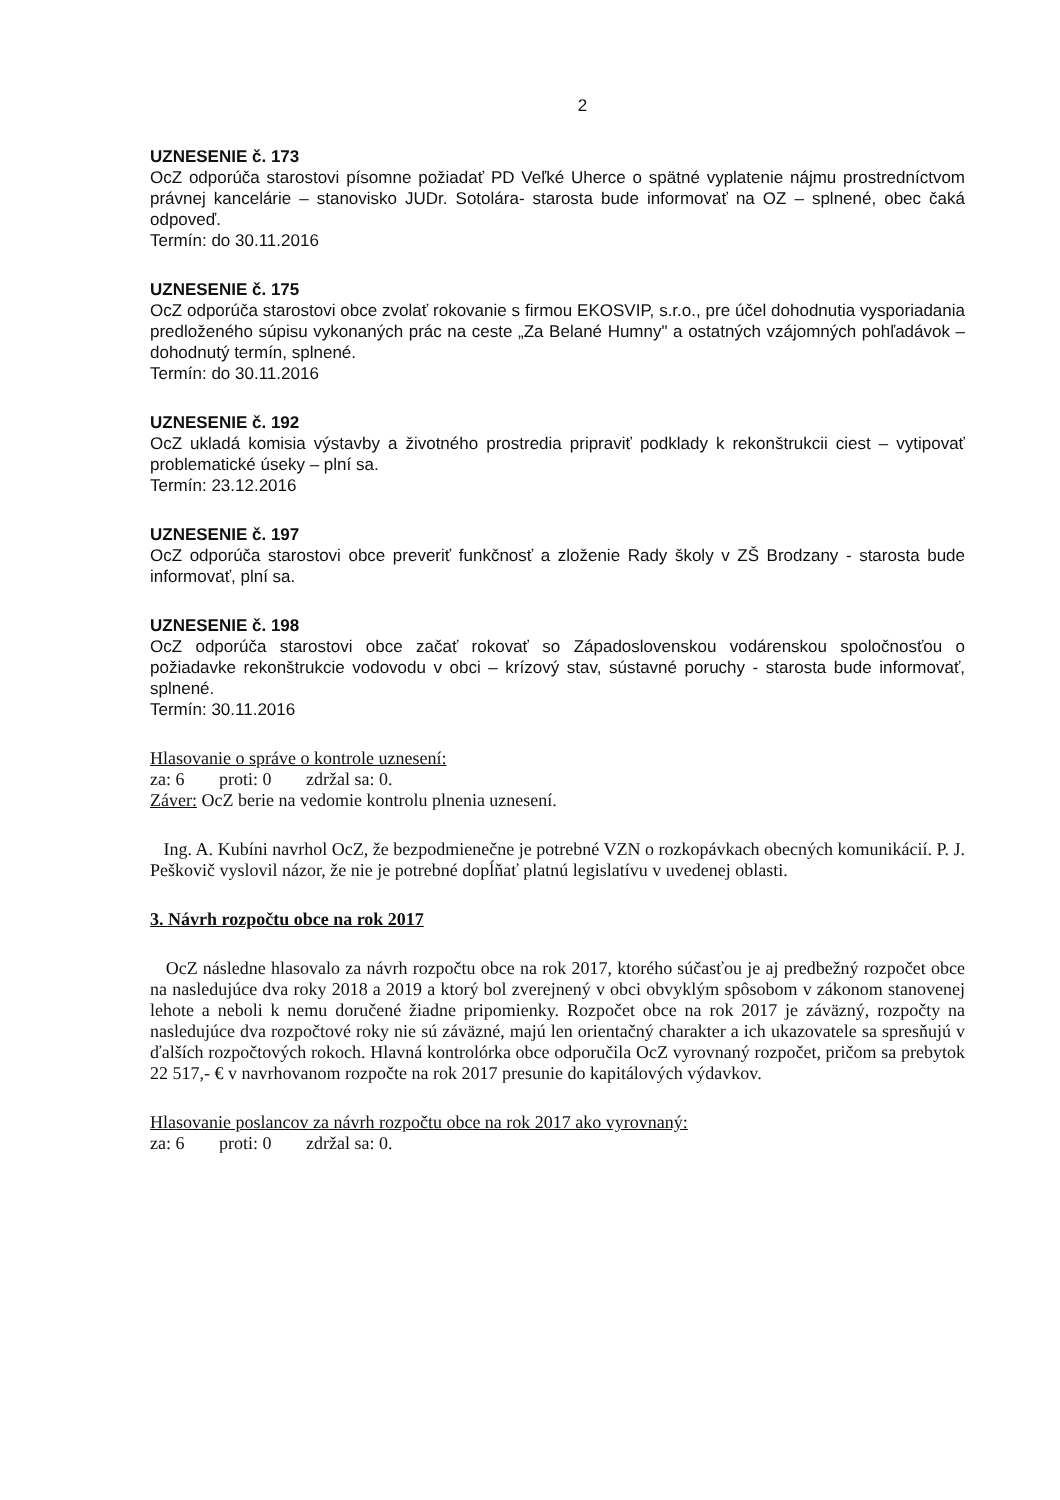2
UZNESENIE č. 173
OcZ odporúča starostovi písomne požiadať PD Veľké Uherce o spätné vyplatenie nájmu prostredníctvom právnej kancelárie – stanovisko JUDr. Sotolára- starosta bude informovať na OZ – splnené, obec čaká odpoveď.
Termín: do 30.11.2016
UZNESENIE č. 175
OcZ odporúča starostovi obce zvolať rokovanie s firmou EKOSVIP, s.r.o., pre účel dohodnutia vysporiadania predloženého súpisu vykonaných prác na ceste „Za Belané Humny" a ostatných vzájomných pohľadávok – dohodnutý termín, splnené.
Termín: do 30.11.2016
UZNESENIE č. 192
OcZ ukladá komisia výstavby a životného prostredia pripraviť podklady k rekonštrukcii ciest – vytipovať problematické úseky – plní sa.
Termín: 23.12.2016
UZNESENIE č. 197
OcZ odporúča starostovi obce preveriť funkčnosť a zloženie Rady školy v ZŠ Brodzany - starosta bude informovať, plní sa.
UZNESENIE č. 198
OcZ odporúča starostovi obce začať rokovať so Západoslovenskou vodárenskou spoločnosťou o požiadavke rekonštrukcie vodovodu v obci – krízový stav, sústavné poruchy - starosta bude informovať, splnené.
Termín: 30.11.2016
Hlasovanie o správe o kontrole uznesení:
za: 6 proti: 0 zdržal sa: 0.
Záver: OcZ berie na vedomie kontrolu plnenia uznesení.
Ing. A. Kubíni navrhol OcZ, že bezpodmienečne je potrebné VZN o rozkopávkach obecných komunikácií. P. J. Peškovič vyslovil názor, že nie je potrebné dopĺňať platnú legislatívu v uvedenej oblasti.
3. Návrh rozpočtu obce na rok 2017
OcZ následne hlasovalo za návrh rozpočtu obce na rok 2017, ktorého súčasťou je aj predbežný rozpočet obce na nasledujúce dva roky 2018 a 2019 a ktorý bol zverejnený v obci obvyklým spôsobom v zákonom stanovenej lehote a neboli k nemu doručené žiadne pripomienky. Rozpočet obce na rok 2017 je záväzný, rozpočty na nasledujúce dva rozpočtové roky nie sú záväzné, majú len orientačný charakter a ich ukazovatele sa spresňujú v ďalších rozpočtových rokoch. Hlavná kontrolórka obce odporučila OcZ vyrovnaný rozpočet, pričom sa prebytok 22 517,- € v navrhovanom rozpočte na rok 2017 presunie do kapitálových výdavkov.
Hlasovanie poslancov za návrh rozpočtu obce na rok 2017 ako vyrovnaný:
za: 6 proti: 0 zdržal sa: 0.